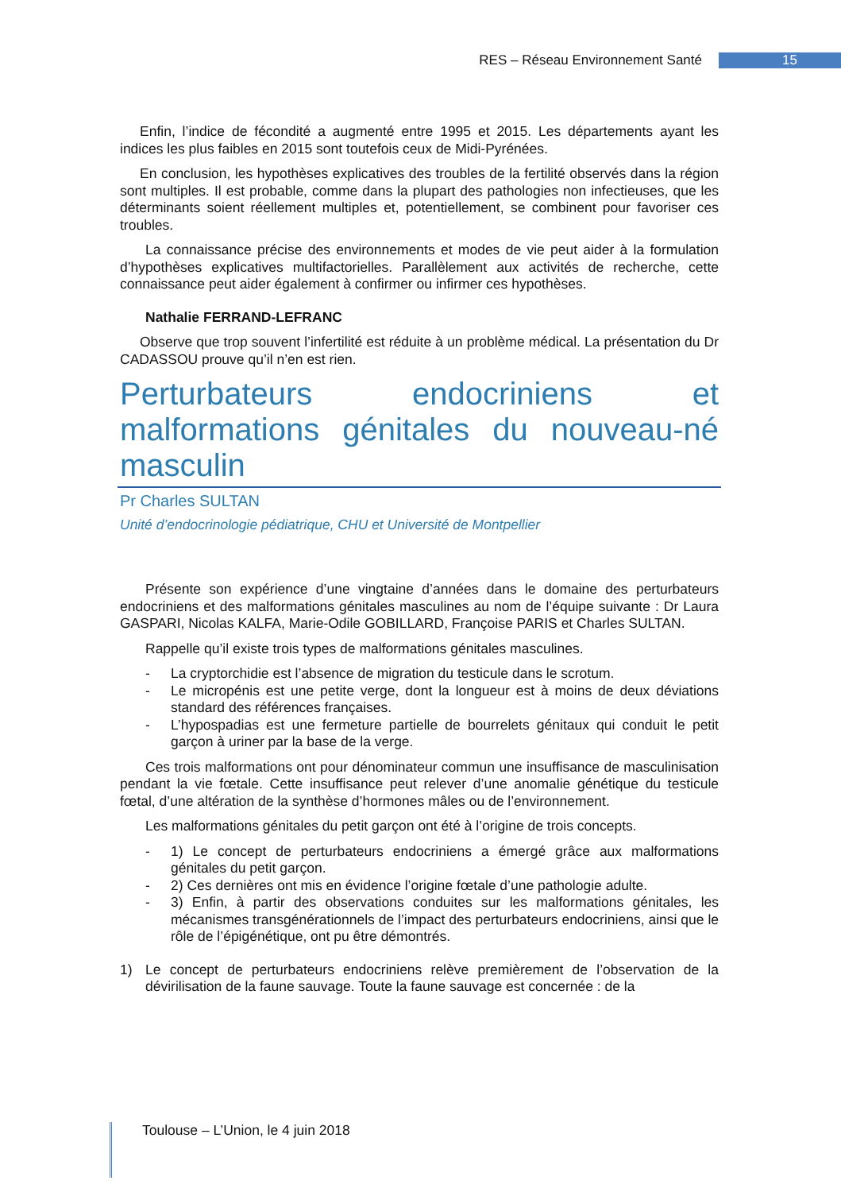RES – Réseau Environnement Santé 15
Enfin, l’indice de fécondité a augmenté entre 1995 et 2015. Les départements ayant les indices les plus faibles en 2015 sont toutefois ceux de Midi-Pyrénées.
En conclusion, les hypothèses explicatives des troubles de la fertilité observés dans la région sont multiples. Il est probable, comme dans la plupart des pathologies non infectieuses, que les déterminants soient réellement multiples et, potentiellement, se combinent pour favoriser ces troubles.
La connaissance précise des environnements et modes de vie peut aider à la formulation d’hypothèses explicatives multifactorielles. Parallèlement aux activités de recherche, cette connaissance peut aider également à confirmer ou infirmer ces hypothèses.
Nathalie FERRAND-LEFRANC
Observe que trop souvent l’infertilité est réduite à un problème médical. La présentation du Dr CADASSOU prouve qu’il n’en est rien.
Perturbateurs endocriniens et malformations génitales du nouveau-né masculin
Pr Charles SULTAN
Unité d’endocrinologie pédiatrique, CHU et Université de Montpellier
Présente son expérience d’une vingtaine d’années dans le domaine des perturbateurs endocriniens et des malformations génitales masculines au nom de l’équipe suivante : Dr Laura GASPARI, Nicolas KALFA, Marie-Odile GOBILLARD, Françoise PARIS et Charles SULTAN.
Rappelle qu’il existe trois types de malformations génitales masculines.
- La cryptorchidie est l’absence de migration du testicule dans le scrotum.
- Le micropénis est une petite verge, dont la longueur est à moins de deux déviations standard des références françaises.
- L’hypospadias est une fermeture partielle de bourrelets génitaux qui conduit le petit garçon à uriner par la base de la verge.
Ces trois malformations ont pour dénominateur commun une insuffisance de masculinisation pendant la vie fœtale. Cette insuffisance peut relever d’une anomalie génétique du testicule fœtal, d’une altération de la synthèse d’hormones mâles ou de l’environnement.
Les malformations génitales du petit garçon ont été à l’origine de trois concepts.
- 1) Le concept de perturbateurs endocriniens a émergé grâce aux malformations génitales du petit garçon.
- 2) Ces dernières ont mis en évidence l’origine fœtale d’une pathologie adulte.
- 3) Enfin, à partir des observations conduites sur les malformations génitales, les mécanismes transgénérationnels de l’impact des perturbateurs endocriniens, ainsi que le rôle de l’épigénétique, ont pu être démontrés.
1) Le concept de perturbateurs endocriniens relève premièrement de l’observation de la dévirilisation de la faune sauvage. Toute la faune sauvage est concernée : de la
Toulouse – L’Union, le 4 juin 2018